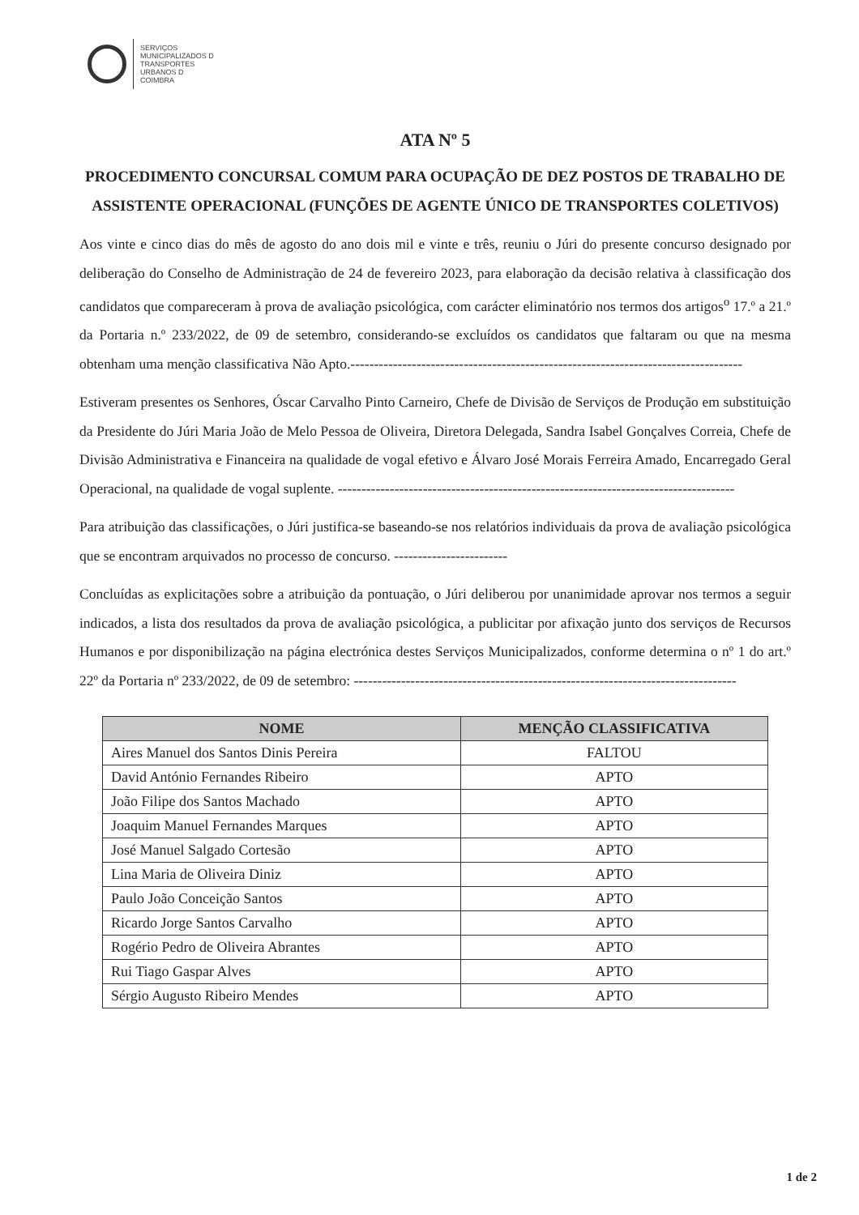SERVIÇOS
MUNICIPALIZADOS D
TRANSPORTES
URBANOS D
COIMBRA
ATA Nº 5
PROCEDIMENTO CONCURSAL COMUM PARA OCUPAÇÃO DE DEZ POSTOS DE TRABALHO DE ASSISTENTE OPERACIONAL (FUNÇÕES DE AGENTE ÚNICO DE TRANSPORTES COLETIVOS)
Aos vinte e cinco dias do mês de agosto do ano dois mil e vinte e três, reuniu o Júri do presente concurso designado por deliberação do Conselho de Administração de 24 de fevereiro 2023, para elaboração da decisão relativa à classificação dos candidatos que compareceram à prova de avaliação psicológica, com carácter eliminatório nos termos dos artigos<sup>o</sup> 17.º a 21.º da Portaria n.º 233/2022, de 09 de setembro, considerando-se excluídos os candidatos que faltaram ou que na mesma obtenham uma menção classificativa Não Apto.-----------------------------------------------------------------------------------
Estiveram presentes os Senhores, Óscar Carvalho Pinto Carneiro, Chefe de Divisão de Serviços de Produção em substituição da Presidente do Júri Maria João de Melo Pessoa de Oliveira, Diretora Delegada, Sandra Isabel Gonçalves Correia, Chefe de Divisão Administrativa e Financeira na qualidade de vogal efetivo e Álvaro José Morais Ferreira Amado, Encarregado Geral Operacional, na qualidade de vogal suplente. ------------------------------------------------------------------------------------
Para atribuição das classificações, o Júri justifica-se baseando-se nos relatórios individuais da prova de avaliação psicológica que se encontram arquivados no processo de concurso. ------------------------
Concluídas as explicitações sobre a atribuição da pontuação, o Júri deliberou por unanimidade aprovar nos termos a seguir indicados, a lista dos resultados da prova de avaliação psicológica, a publicitar por afixação junto dos serviços de Recursos Humanos e por disponibilização na página electrónica destes Serviços Municipalizados, conforme determina o nº 1 do art.º 22º da Portaria nº 233/2022, de 09 de setembro: ---------------------------------------------------------------------------------
| NOME | MENÇÃO CLASSIFICATIVA |
| --- | --- |
| Aires Manuel dos Santos Dinis Pereira | FALTOU |
| David António Fernandes Ribeiro | APTO |
| João Filipe dos Santos Machado | APTO |
| Joaquim Manuel Fernandes Marques | APTO |
| José Manuel Salgado Cortesão | APTO |
| Lina Maria de Oliveira Diniz | APTO |
| Paulo João Conceição Santos | APTO |
| Ricardo Jorge Santos Carvalho | APTO |
| Rogério Pedro de Oliveira Abrantes | APTO |
| Rui Tiago Gaspar Alves | APTO |
| Sérgio Augusto Ribeiro Mendes | APTO |
1 de 2